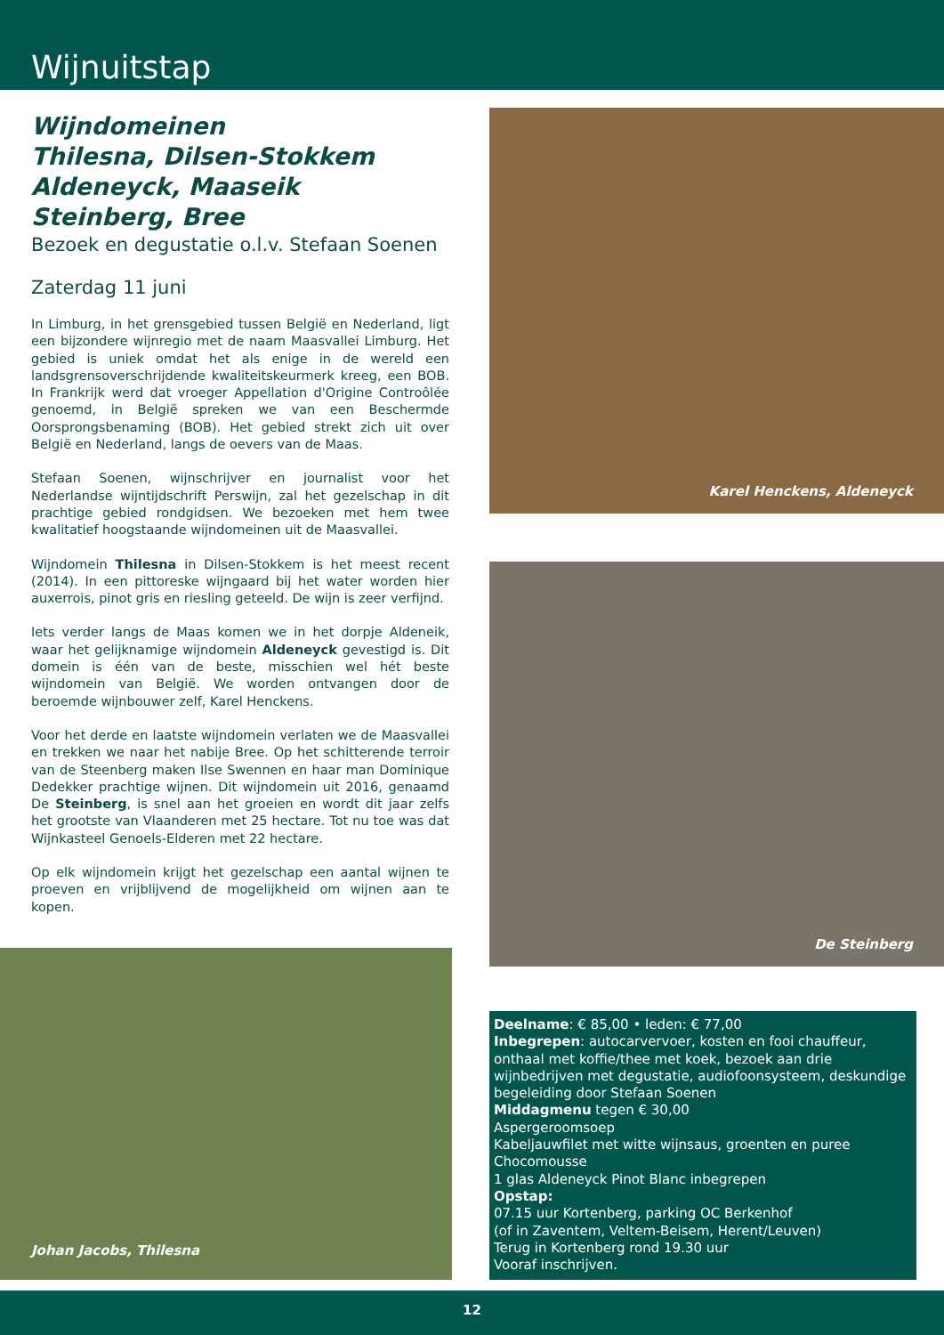Wijnuitstap
Wijndomeinen
Thilesna, Dilsen-Stokkem
Aldeneyck, Maaseik
Steinberg, Bree
Bezoek en degustatie o.l.v. Stefaan Soenen
Zaterdag 11 juni
In Limburg, in het grensgebied tussen België en Nederland, ligt een bijzondere wijnregio met de naam Maasvallei Limburg. Het gebied is uniek omdat het als enige in de wereld een landsgrensoverschrijdende kwaliteitskeurmerk kreeg, een BOB. In Frankrijk werd dat vroeger Appellation d'Origine Controôlée genoemd, in België spreken we van een Beschermde Oorsprongsbenaming (BOB). Het gebied strekt zich uit over België en Nederland, langs de oevers van de Maas.
Stefaan Soenen, wijnschrijver en journalist voor het Nederlandse wijntijdschrift Perswijn, zal het gezelschap in dit prachtige gebied rondgidsen. We bezoeken met hem twee kwalitatief hoogstaande wijndomeinen uit de Maasvallei.
Wijndomein Thilesna in Dilsen-Stokkem is het meest recent (2014). In een pittoreske wijngaard bij het water worden hier auxerrois, pinot gris en riesling geteeld. De wijn is zeer verfijnd.
Iets verder langs de Maas komen we in het dorpje Aldeneik, waar het gelijknamige wijndomein Aldeneyck gevestigd is. Dit domein is één van de beste, misschien wel hét beste wijndomein van België. We worden ontvangen door de beroemde wijnbouwer zelf, Karel Henckens.
Voor het derde en laatste wijndomein verlaten we de Maasvallei en trekken we naar het nabije Bree. Op het schitterende terroir van de Steenberg maken Ilse Swennen en haar man Dominique Dedekker prachtige wijnen. Dit wijndomein uit 2016, genaamd De Steinberg, is snel aan het groeien en wordt dit jaar zelfs het grootste van Vlaanderen met 25 hectare. Tot nu toe was dat Wijnkasteel Genoels-Elderen met 22 hectare.
Op elk wijndomein krijgt het gezelschap een aantal wijnen te proeven en vrijblijvend de mogelijkheid om wijnen aan te kopen.
Johan Jacobs, Thilesna
Karel Henckens, Aldeneyck
De Steinberg
Deelname: € 85,00 • leden: € 77,00
Inbegrepen: autocarvervoer, kosten en fooi chauffeur, onthaal met koffie/thee met koek, bezoek aan drie wijnbedrijven met degustatie, audiofoonsysteem, deskundige begeleiding door Stefaan Soenen
Middagmenu tegen € 30,00
Aspergeroomsoep
Kabeljauwfilet met witte wijnsaus, groenten en puree
Chocomousse
1 glas Aldeneyck Pinot Blanc inbegrepen
Opstap:
07.15 uur Kortenberg, parking OC Berkenhof
(of in Zaventem, Veltem-Beisem, Herent/Leuven)
Terug in Kortenberg rond 19.30 uur
Vooraf inschrijven.
12